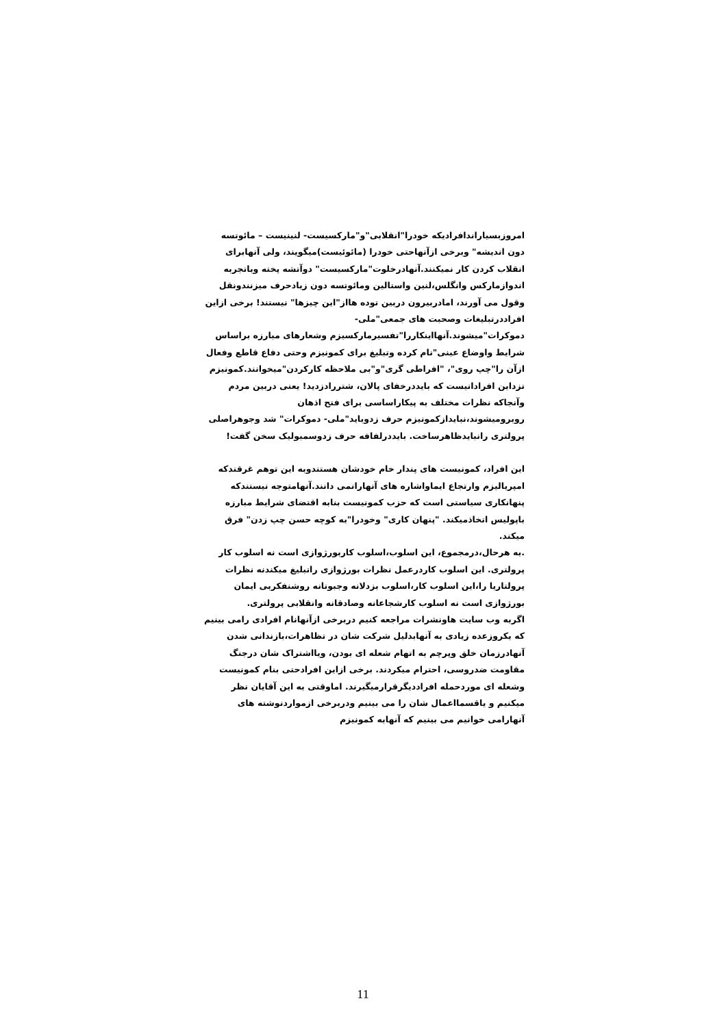امروزبسیاراندافرادیکه خودرا"انقلابی"و"مارکسیست- لنینیست – مائوتسه دون اندیشه" وبرخی ازآنهاحتی خودرا (مائوئیست)میگویند، ولی آنهابرای انقلاب کردن کار نمیکنند.آنهادرخلوت"مارکسیست" دوآتشه پخته وباتجربه اندوازمارکس وانگلس،لنین واستالین ومائوتسه دون زیادحرف میزنندونقل وقول می آورند، امادربیرون دربین توده هااز"این چیزها" نیستند! برخی ازاین افراددرتبلیغات وصحبت های جمعی"ملی- دموکرات"میشوند.آنهااینکاررا"تفسیرمارکسیزم وشعارهای مبارزه براساس شرایط واوضاع عینی"نام کرده وتبلیغ برای کمونیزم وحتی دفاع قاطع وفعال ازآن را"چپ روی"، "افراطی گری"و"بی ملاحظه کارکردن"میخوانند.کمونیزم نزداین افرادانیست که بایددرخفای پالان، شتررادزدید! یعنی دربین مردم وآنجاکه نظرات مختلف به پیکاراساسی برای فتح اذهان روبرومیشوند،نبایدازکمونیزم حرف زدوباید"ملی- دموکرات" شد وجوهراصلی پرولتری رانبایدظاهرساخت. بایددرلفافه حرف زدوسمبولیک سخن گفت!
این افراد، کمونیست های پندار خام خودشان هستندوبه این توهم غرقندکه امپریالیزم وارتجاع ایماواشاره های آنهارانمی دانند.آنهامتوجه نیستندکه پنهانکاری سیاستی است که حزب کمونیست بنابه اقتضای شرایط مبارزه باپولیس اتخاذمیکند. "پنهان کاری" وخودرا"به کوچه حسن چپ زدن" فرق میکند.
.به هرحال،درمجموع، این اسلوب،اسلوب کاربورژوازی است نه اسلوب کار پرولتری. این اسلوب کاردرعمل نظرات بورژوازی راتبلیغ میکندنه نظرات پرولتاریا را،این اسلوب کار،اسلوب بزدلانه وجبونانه روشنفکربی ایمان بورژوازی است نه اسلوب کارشجاعانه وصادقانه وانقلابی پرولتری.
اگربه وب سایت هاونشرات مراجعه کنیم دربرخی ازآنهانام افرادی رامی بینیم که یکروزعده زیادی به آنهابدلیل شرکت شان در تظاهرات،بازندانی شدن آنهادرزمان خلق وپرچم به اتهام شعله ای بودن، ویااشتراک شان درجنگ مقاومت ضدروسی، احترام میکردند. برخی ازاین افرادحتی بنام کمونیست وشعله ای موردحمله افراددیگرقرارمیگیرند. اماوقتی به این آقایان نظر میکنیم و یاقسمااعمال شان را می بینیم ودربرخی ازمواردنوشته های آنهارامی خوانیم می بینیم که آنهابه کمونیزم
11